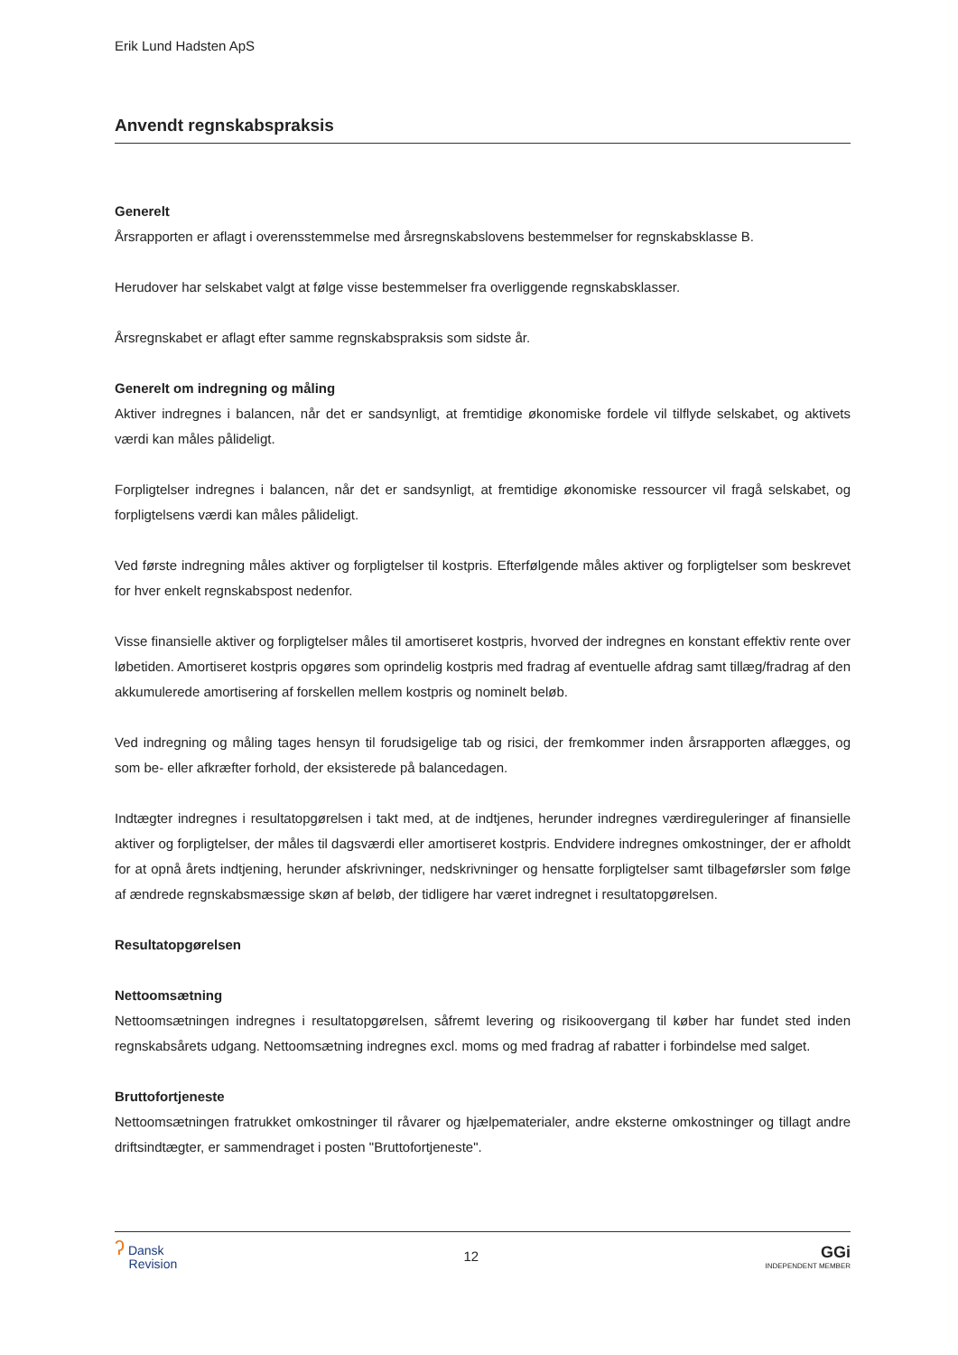Erik Lund Hadsten ApS
Anvendt regnskabspraksis
Generelt
Årsrapporten er aflagt i overensstemmelse med årsregnskabslovens bestemmelser for regnskabsklasse B.
Herudover har selskabet valgt at følge visse bestemmelser fra overliggende regnskabsklasser.
Årsregnskabet er aflagt efter samme regnskabspraksis som sidste år.
Generelt om indregning og måling
Aktiver indregnes i balancen, når det er sandsynligt, at fremtidige økonomiske fordele vil tilflyde selskabet, og aktivets værdi kan måles pålideligt.
Forpligtelser indregnes i balancen, når det er sandsynligt, at fremtidige økonomiske ressourcer vil fragå selskabet, og forpligtelsens værdi kan måles pålideligt.
Ved første indregning måles aktiver og forpligtelser til kostpris. Efterfølgende måles aktiver og forpligtelser som beskrevet for hver enkelt regnskabspost nedenfor.
Visse finansielle aktiver og forpligtelser måles til amortiseret kostpris, hvorved der indregnes en konstant effektiv rente over løbetiden. Amortiseret kostpris opgøres som oprindelig kostpris med fradrag af eventuelle afdrag samt tillæg/fradrag af den akkumulerede amortisering af forskellen mellem kostpris og nominelt beløb.
Ved indregning og måling tages hensyn til forudsigelige tab og risici, der fremkommer inden årsrapporten aflægges, og som be- eller afkræfter forhold, der eksisterede på balancedagen.
Indtægter indregnes i resultatopgørelsen i takt med, at de indtjenes, herunder indregnes værdireguleringer af finansielle aktiver og forpligtelser, der måles til dagsværdi eller amortiseret kostpris. Endvidere indregnes omkostninger, der er afholdt for at opnå årets indtjening, herunder afskrivninger, nedskrivninger og hensatte forpligtelser samt tilbageførsler som følge af ændrede regnskabsmæssige skøn af beløb, der tidligere har været indregnet i resultatopgørelsen.
Resultatopgørelsen
Nettoomsætning
Nettoomsætningen indregnes i resultatopgørelsen, såfremt levering og risikoovergang til køber har fundet sted inden regnskabsårets udgang. Nettoomsætning indregnes excl. moms og med fradrag af rabatter i forbindelse med salget.
Bruttofortjeneste
Nettoomsætningen fratrukket omkostninger til råvarer og hjælpematerialer, andre eksterne omkostninger og tillagt andre driftsindtægter, er sammendraget i posten "Bruttofortjeneste".
ʔ Dansk
Revision
12
GGi
INDEPENDENT MEMBER